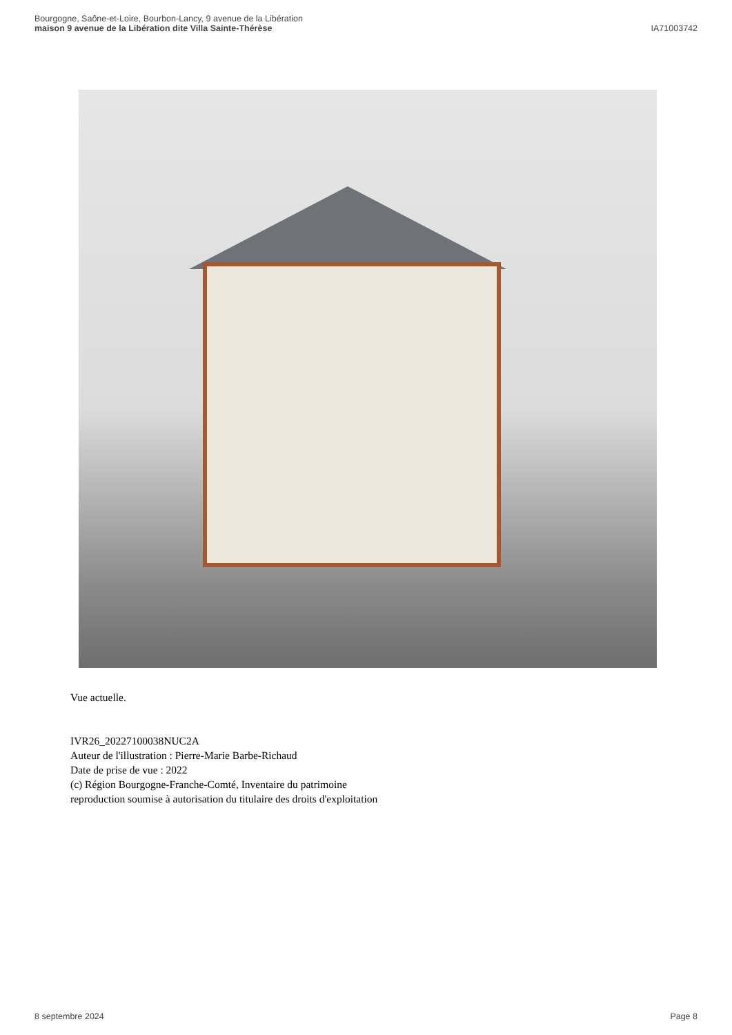Bourgogne, Saône-et-Loire, Bourbon-Lancy, 9 avenue de la Libération
maison 9 avenue de la Libération dite Villa Sainte-Thérèse
IA71003742
Vue actuelle.
IVR26_20227100038NUC2A
Auteur de l'illustration : Pierre-Marie Barbe-Richaud
Date de prise de vue : 2022
(c) Région Bourgogne-Franche-Comté, Inventaire du patrimoine
reproduction soumise à autorisation du titulaire des droits d'exploitation
8 septembre 2024 Page 8